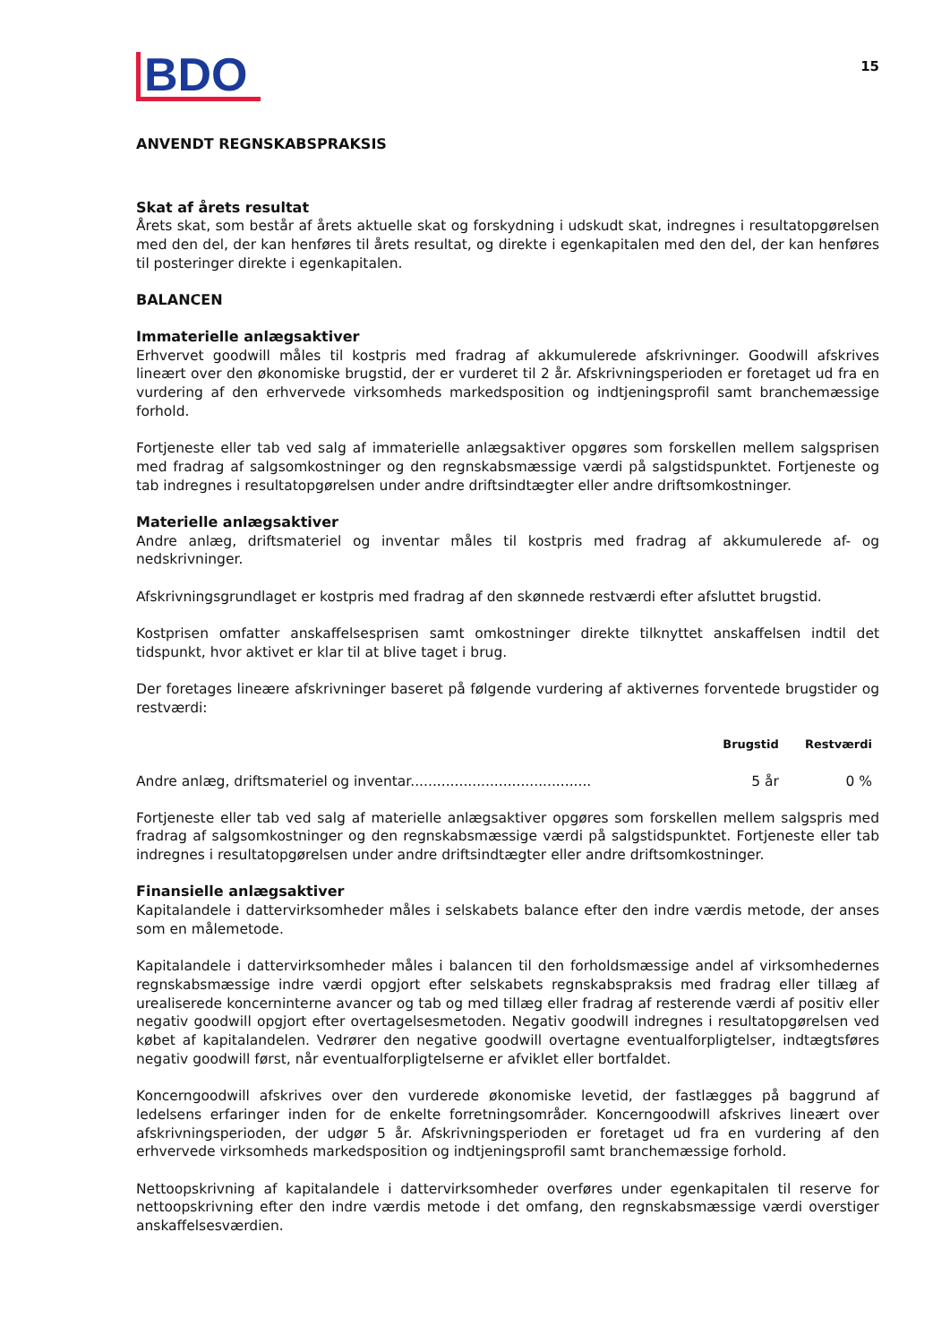BDO
15
ANVENDT REGNSKABSPRAKSIS
Skat af årets resultat
Årets skat, som består af årets aktuelle skat og forskydning i udskudt skat, indregnes i resultatopgørelsen med den del, der kan henføres til årets resultat, og direkte i egenkapitalen med den del, der kan henføres til posteringer direkte i egenkapitalen.
BALANCEN
Immaterielle anlægsaktiver
Erhvervet goodwill måles til kostpris med fradrag af akkumulerede afskrivninger. Goodwill afskrives lineært over den økonomiske brugstid, der er vurderet til 2 år. Afskrivningsperioden er foretaget ud fra en vurdering af den erhvervede virksomheds markedsposition og indtjeningsprofil samt branchemæssige forhold.
Fortjeneste eller tab ved salg af immaterielle anlægsaktiver opgøres som forskellen mellem salgsprisen med fradrag af salgsomkostninger og den regnskabsmæssige værdi på salgstidspunktet. Fortjeneste og tab indregnes i resultatopgørelsen under andre driftsindtægter eller andre driftsomkostninger.
Materielle anlægsaktiver
Andre anlæg, driftsmateriel og inventar måles til kostpris med fradrag af akkumulerede af- og nedskrivninger.
Afskrivningsgrundlaget er kostpris med fradrag af den skønnede restværdi efter afsluttet brugstid.
Kostprisen omfatter anskaffelsesprisen samt omkostninger direkte tilknyttet anskaffelsen indtil det tidspunkt, hvor aktivet er klar til at blive taget i brug.
Der foretages lineære afskrivninger baseret på følgende vurdering af aktivernes forventede brugstider og restværdi:
| | Brugstid | Restværdi |
| --- | --- | --- |
| Andre anlæg, driftsmateriel og inventar......................................... | 5 år | 0 % |
Fortjeneste eller tab ved salg af materielle anlægsaktiver opgøres som forskellen mellem salgspris med fradrag af salgsomkostninger og den regnskabsmæssige værdi på salgstidspunktet. Fortjeneste eller tab indregnes i resultatopgørelsen under andre driftsindtægter eller andre driftsomkostninger.
Finansielle anlægsaktiver
Kapitalandele i dattervirksomheder måles i selskabets balance efter den indre værdis metode, der anses som en målemetode.
Kapitalandele i dattervirksomheder måles i balancen til den forholdsmæssige andel af virksomhedernes regnskabsmæssige indre værdi opgjort efter selskabets regnskabspraksis med fradrag eller tillæg af urealiserede koncerninterne avancer og tab og med tillæg eller fradrag af resterende værdi af positiv eller negativ goodwill opgjort efter overtagelsesmetoden. Negativ goodwill indregnes i resultatopgørelsen ved købet af kapitalandelen. Vedrører den negative goodwill overtagne eventualforpligtelser, indtægtsføres negativ goodwill først, når eventualforpligtelserne er afviklet eller bortfaldet.
Koncerngoodwill afskrives over den vurderede økonomiske levetid, der fastlægges på baggrund af ledelsens erfaringer inden for de enkelte forretningsområder. Koncerngoodwill afskrives lineært over afskrivningsperioden, der udgør 5 år. Afskrivningsperioden er foretaget ud fra en vurdering af den erhvervede virksomheds markedsposition og indtjeningsprofil samt branchemæssige forhold.
Nettoopskrivning af kapitalandele i dattervirksomheder overføres under egenkapitalen til reserve for nettoopskrivning efter den indre værdis metode i det omfang, den regnskabsmæssige værdi overstiger anskaffelsesværdien.